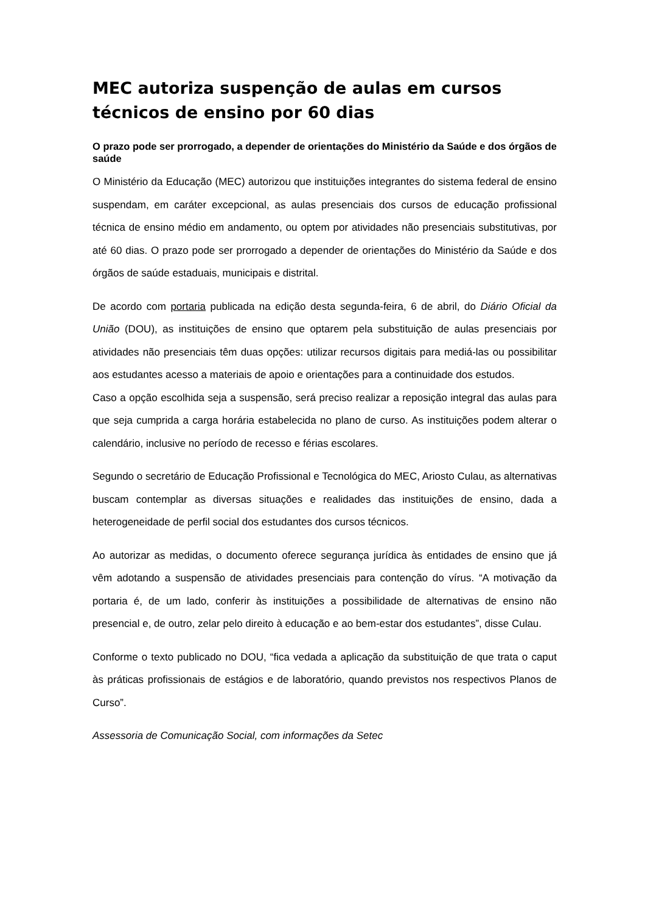MEC autoriza suspenção de aulas em cursos técnicos de ensino por 60 dias
O prazo pode ser prorrogado, a depender de orientações do Ministério da Saúde e dos órgãos de saúde
O Ministério da Educação (MEC) autorizou que instituições integrantes do sistema federal de ensino suspendam, em caráter excepcional, as aulas presenciais dos cursos de educação profissional técnica de ensino médio em andamento, ou optem por atividades não presenciais substitutivas, por até 60 dias. O prazo pode ser prorrogado a depender de orientações do Ministério da Saúde e dos órgãos de saúde estaduais, municipais e distrital.
De acordo com portaria publicada na edição desta segunda-feira, 6 de abril, do Diário Oficial da União (DOU), as instituições de ensino que optarem pela substituição de aulas presenciais por atividades não presenciais têm duas opções: utilizar recursos digitais para mediá-las ou possibilitar aos estudantes acesso a materiais de apoio e orientações para a continuidade dos estudos.
Caso a opção escolhida seja a suspensão, será preciso realizar a reposição integral das aulas para que seja cumprida a carga horária estabelecida no plano de curso. As instituições podem alterar o calendário, inclusive no período de recesso e férias escolares.
Segundo o secretário de Educação Profissional e Tecnológica do MEC, Ariosto Culau, as alternativas buscam contemplar as diversas situações e realidades das instituições de ensino, dada a heterogeneidade de perfil social dos estudantes dos cursos técnicos.
Ao autorizar as medidas, o documento oferece segurança jurídica às entidades de ensino que já vêm adotando a suspensão de atividades presenciais para contenção do vírus. “A motivação da portaria é, de um lado, conferir às instituições a possibilidade de alternativas de ensino não presencial e, de outro, zelar pelo direito à educação e ao bem-estar dos estudantes”, disse Culau.
Conforme o texto publicado no DOU, “fica vedada a aplicação da substituição de que trata o caput às práticas profissionais de estágios e de laboratório, quando previstos nos respectivos Planos de Curso”.
Assessoria de Comunicação Social, com informações da Setec